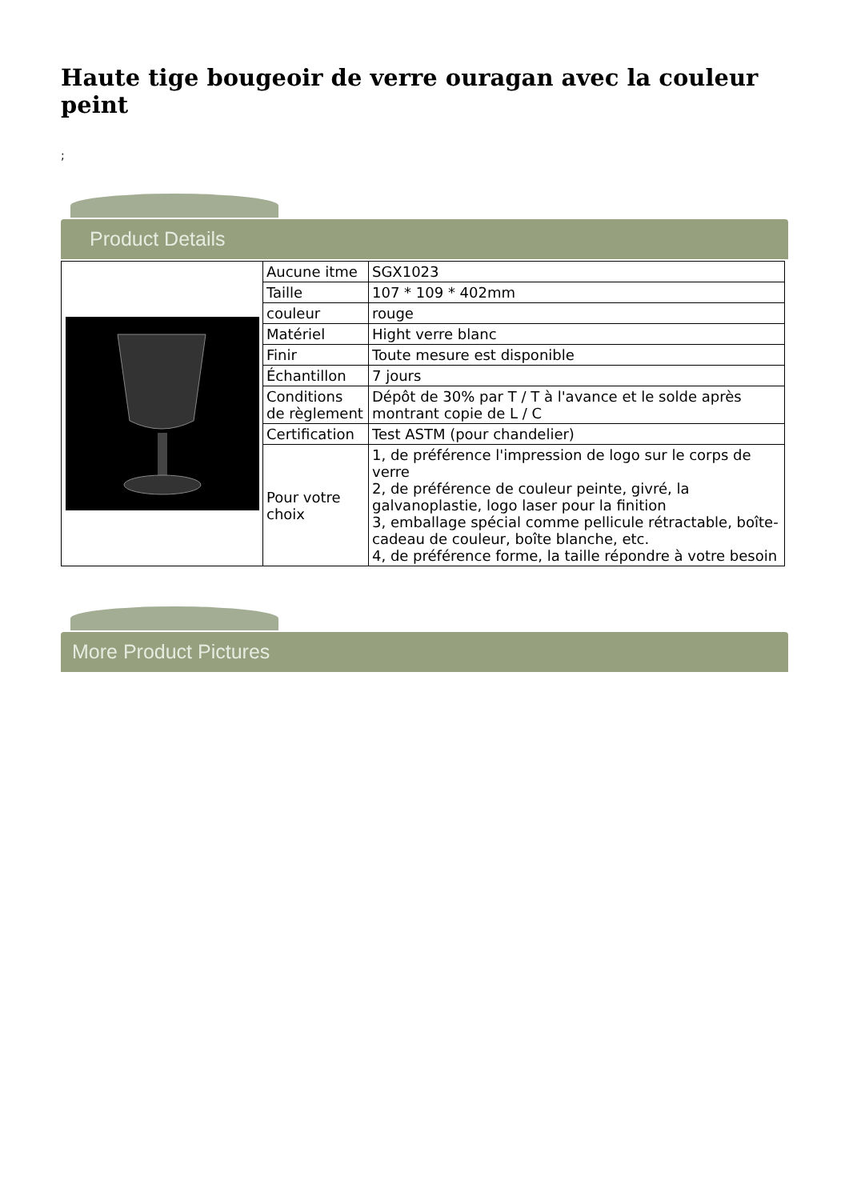Haute tige bougeoir de verre ouragan avec la couleur peint
;
Product Details
| | Aucune itme | SGX1023 |
| | Taille | 107 * 109 * 402mm |
| | couleur | rouge |
| | Matériel | Hight verre blanc |
| | Finir | Toute mesure est disponible |
| | Échantillon | 7 jours |
| | Conditions de règlement | Dépôt de 30% par T / T à l'avance et le solde après montrant copie de L / C |
| | Certification | Test ASTM (pour chandelier) |
| | Pour votre choix | 1, de préférence l'impression de logo sur le corps de verre 2, de préférence de couleur peinte, givré, la galvanoplastie, logo laser pour la finition 3, emballage spécial comme pellicule rétractable, boîte-cadeau de couleur, boîte blanche, etc. 4, de préférence forme, la taille répondre à votre besoin |
More Product Pictures